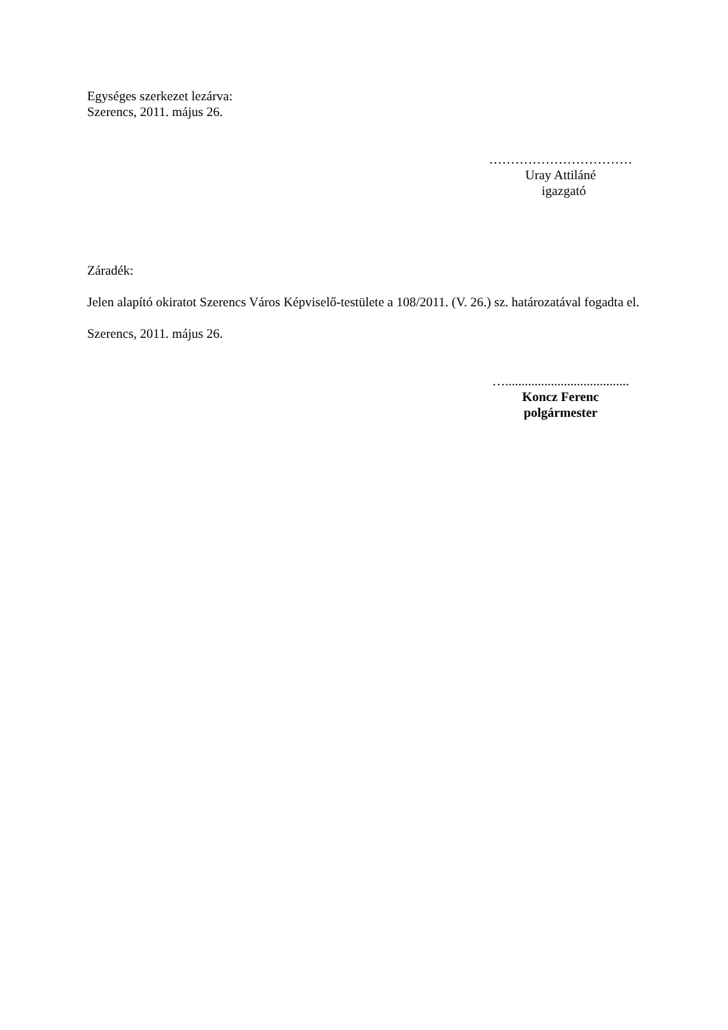Egységes szerkezet lezárva:
Szerencs, 2011. május 26.
……………………………
Uray Attiláné
igazgató
Záradék:
Jelen alapító okiratot Szerencs Város Képviselő-testülete a 108/2011. (V. 26.) sz. határozatával fogadta el.
Szerencs, 2011. május 26.
…......................................
Koncz Ferenc
polgármester